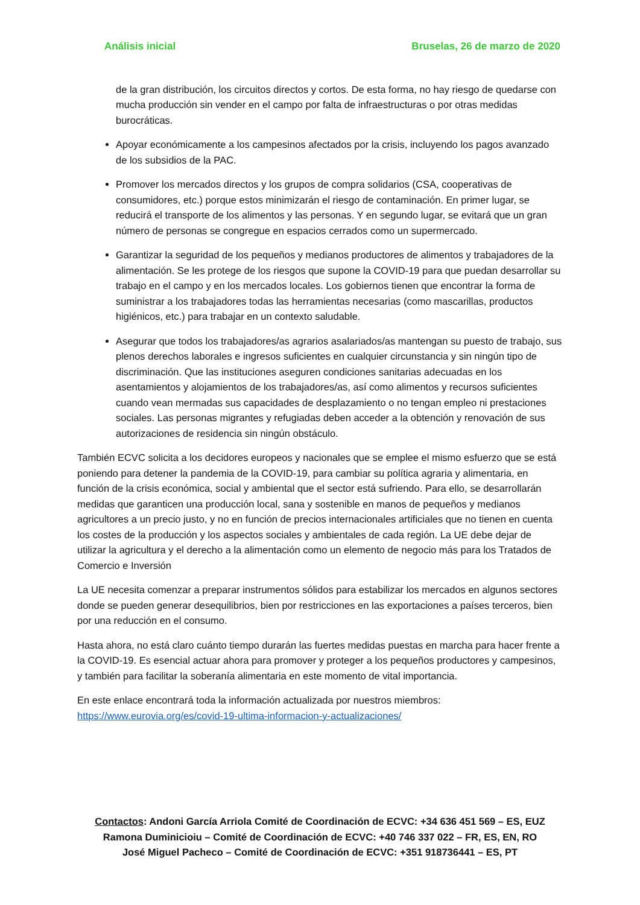Análisis inicial Bruselas, 26 de marzo de 2020
de la gran distribución, los circuitos directos y cortos. De esta forma, no hay riesgo de quedarse con mucha producción sin vender en el campo por falta de infraestructuras o por otras medidas burocráticas.
Apoyar económicamente a los campesinos afectados por la crisis, incluyendo los pagos avanzado de los subsidios de la PAC.
Promover los mercados directos y los grupos de compra solidarios (CSA, cooperativas de consumidores, etc.) porque estos minimizarán el riesgo de contaminación. En primer lugar, se reducirá el transporte de los alimentos y las personas. Y en segundo lugar, se evitará que un gran número de personas se congregue en espacios cerrados como un supermercado.
Garantizar la seguridad de los pequeños y medianos productores de alimentos y trabajadores de la alimentación. Se les protege de los riesgos que supone la COVID-19 para que puedan desarrollar su trabajo en el campo y en los mercados locales. Los gobiernos tienen que encontrar la forma de suministrar a los trabajadores todas las herramientas necesarias (como mascarillas, productos higiénicos, etc.) para trabajar en un contexto saludable.
Asegurar que todos los trabajadores/as agrarios asalariados/as mantengan su puesto de trabajo, sus plenos derechos laborales e ingresos suficientes en cualquier circunstancia y sin ningún tipo de discriminación. Que las instituciones aseguren condiciones sanitarias adecuadas en los asentamientos y alojamientos de los trabajadores/as, así como alimentos y recursos suficientes cuando vean mermadas sus capacidades de desplazamiento o no tengan empleo ni prestaciones sociales. Las personas migrantes y refugiadas deben acceder a la obtención y renovación de sus autorizaciones de residencia sin ningún obstáculo.
También ECVC solicita a los decidores europeos y nacionales que se emplee el mismo esfuerzo que se está poniendo para detener la pandemia de la COVID-19, para cambiar su política agraria y alimentaria, en función de la crisis económica, social y ambiental que el sector está sufriendo. Para ello, se desarrollarán medidas que garanticen una producción local, sana y sostenible en manos de pequeños y medianos agricultores a un precio justo, y no en función de precios internacionales artificiales que no tienen en cuenta los costes de la producción y los aspectos sociales y ambientales de cada región. La UE debe dejar de utilizar la agricultura y el derecho a la alimentación como un elemento de negocio más para los Tratados de Comercio e Inversión
La UE necesita comenzar a preparar instrumentos sólidos para estabilizar los mercados en algunos sectores donde se pueden generar desequilibrios, bien por restricciones en las exportaciones a países terceros, bien por una reducción en el consumo.
Hasta ahora, no está claro cuánto tiempo durarán las fuertes medidas puestas en marcha para hacer frente a la COVID-19. Es esencial actuar ahora para promover y proteger a los pequeños productores y campesinos, y también para facilitar la soberanía alimentaria en este momento de vital importancia.
En este enlace encontrará toda la información actualizada por nuestros miembros: https://www.eurovia.org/es/covid-19-ultima-informacion-y-actualizaciones/
Contactos: Andoni García Arriola Comité de Coordinación de ECVC: +34 636 451 569 – ES, EUZ
Ramona Duminicioiu – Comité de Coordinación de ECVC: +40 746 337 022 – FR, ES, EN, RO
José Miguel Pacheco – Comité de Coordinación de ECVC: +351 918736441 – ES, PT